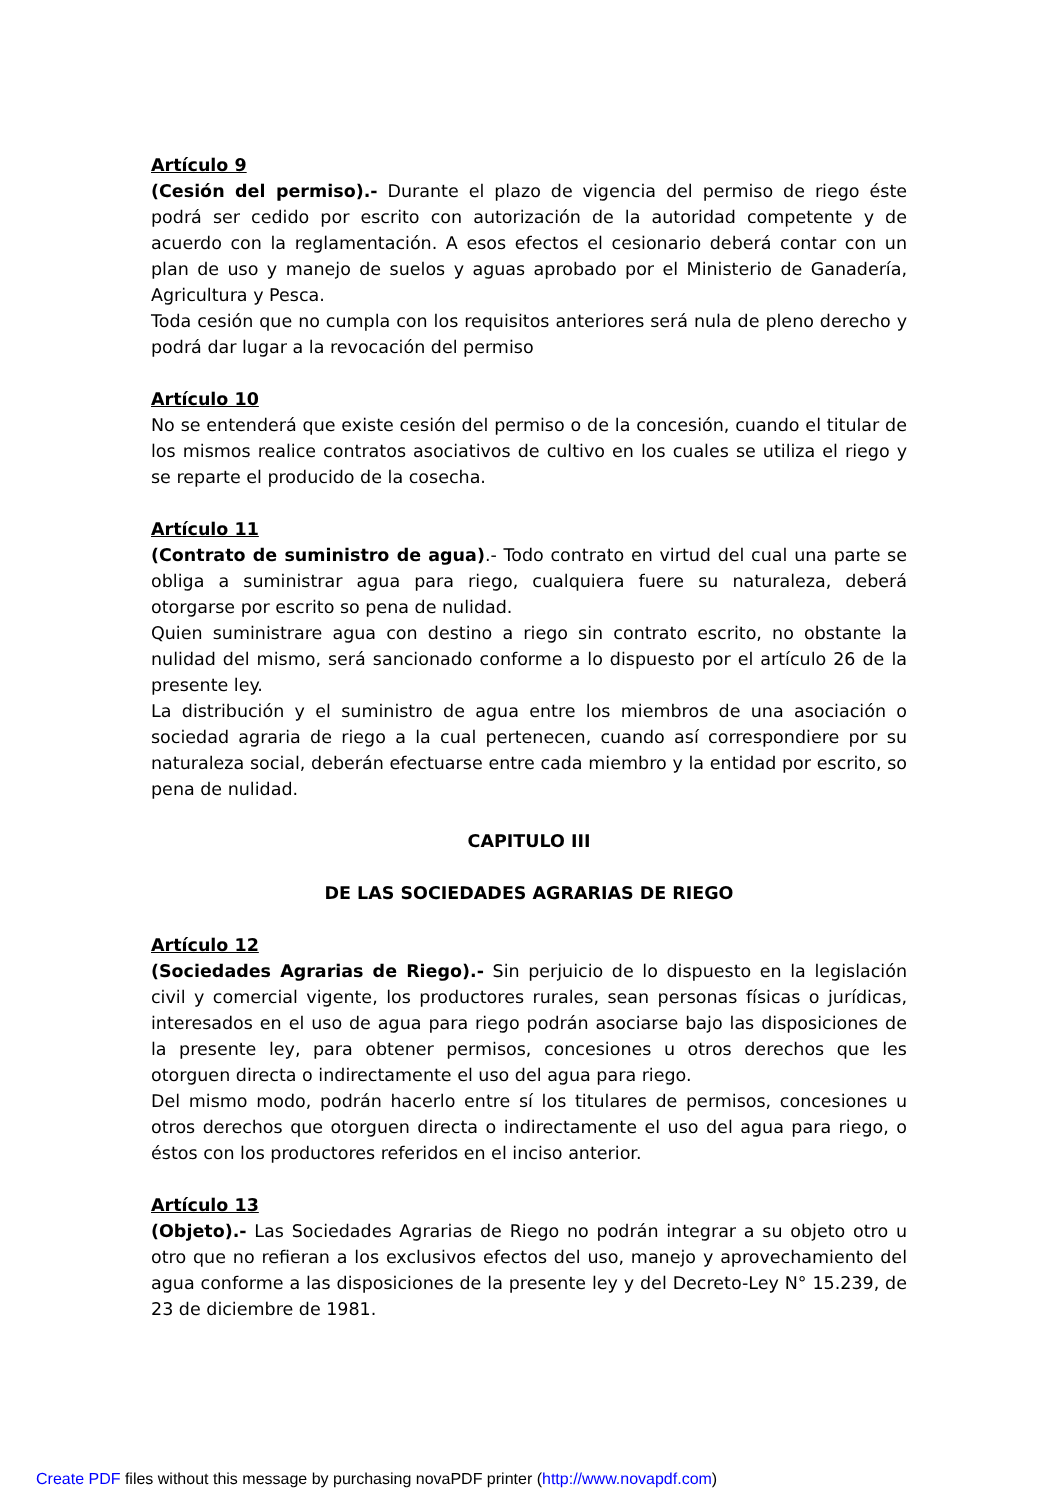Artículo 9
(Cesión del permiso).- Durante el plazo de vigencia del permiso de riego éste podrá ser cedido por escrito con autorización de la autoridad competente y de acuerdo con la reglamentación. A esos efectos el cesionario deberá contar con un plan de uso y manejo de suelos y aguas aprobado por el Ministerio de Ganadería, Agricultura y Pesca.
Toda cesión que no cumpla con los requisitos anteriores será nula de pleno derecho y podrá dar lugar a la revocación del permiso
Artículo 10
No se entenderá que existe cesión del permiso o de la concesión, cuando el titular de los mismos realice contratos asociativos de cultivo en los cuales se utiliza el riego y se reparte el producido de la cosecha.
Artículo 11
(Contrato de suministro de agua).- Todo contrato en virtud del cual una parte se obliga a suministrar agua para riego, cualquiera fuere su naturaleza, deberá otorgarse por escrito so pena de nulidad.
Quien suministrare agua con destino a riego sin contrato escrito, no obstante la nulidad del mismo, será sancionado conforme a lo dispuesto por el artículo 26 de la presente ley.
La distribución y el suministro de agua entre los miembros de una asociación o sociedad agraria de riego a la cual pertenecen, cuando así correspondiere por su naturaleza social, deberán efectuarse entre cada miembro y la entidad por escrito, so pena de nulidad.
CAPITULO III
DE LAS SOCIEDADES AGRARIAS DE RIEGO
Artículo 12
(Sociedades Agrarias de Riego).- Sin perjuicio de lo dispuesto en la legislación civil y comercial vigente, los productores rurales, sean personas físicas o jurídicas, interesados en el uso de agua para riego podrán asociarse bajo las disposiciones de la presente ley, para obtener permisos, concesiones u otros derechos que les otorguen directa o indirectamente el uso del agua para riego.
Del mismo modo, podrán hacerlo entre sí los titulares de permisos, concesiones u otros derechos que otorguen directa o indirectamente el uso del agua para riego, o éstos con los productores referidos en el inciso anterior.
Artículo 13
(Objeto).- Las Sociedades Agrarias de Riego no podrán integrar a su objeto otro u otro que no refieran a los exclusivos efectos del uso, manejo y aprovechamiento del agua conforme a las disposiciones de la presente ley y del Decreto-Ley N° 15.239, de 23 de diciembre de 1981.
Create PDF files without this message by purchasing novaPDF printer (http://www.novapdf.com)